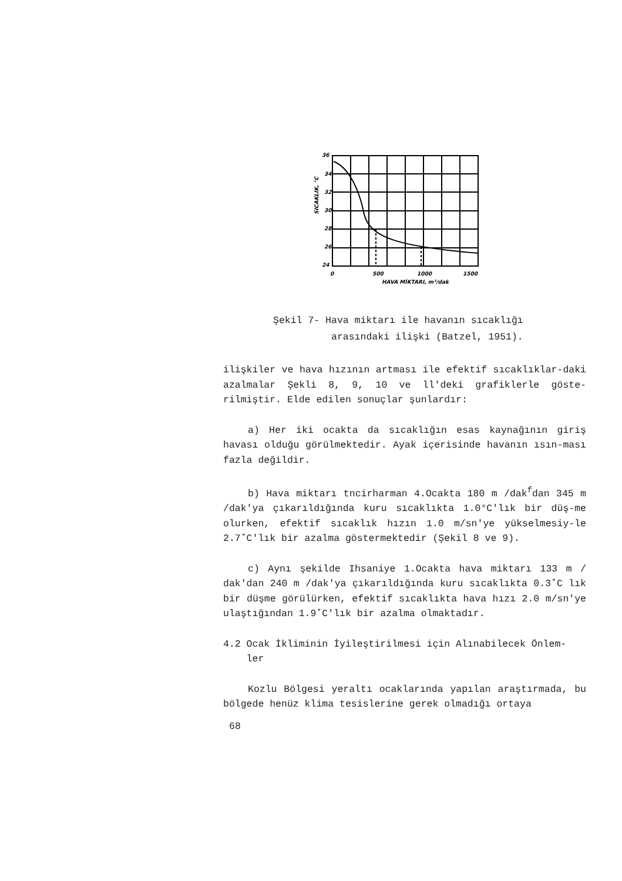36
34
32
30
28
26
24
0
500
1000
1500
HAVA MİKTARI, m³/dak
SICAKLIK, °C
Şekil 7- Hava miktarı ile havanın sıcaklığı
arasındaki ilişki (Batzel, 1951).
ilişkiler ve hava hızının artması ile efektif sıcaklıklar-daki azalmalar Şekli 8, 9, 10 ve ll'deki grafiklerle göste-rilmiştir. Elde edilen sonuçlar şunlardır:
a) Her iki ocakta da sıcaklığın esas kaynağının giriş havası olduğu görülmektedir. Ayak içerisinde havanın ısın-ması fazla değildir.
b) Hava miktarı tncirharman 4.Ocakta 180 m /dak<sup>f</sup>dan 345 m /dak'ya çıkarıldığında kuru sıcaklıkta 1.0°C'lık bir düş-me olurken, efektif sıcaklık hızın 1.0 m/sn'ye yükselmesiy-le 2.7˚C'lık bir azalma göstermektedir (Şekil 8 ve 9).
c) Aynı şekilde Ihsaniye 1.Ocakta hava miktarı 133 m / dak'dan 240 m /dak'ya çıkarıldığında kuru sıcaklıkta 0.3˚C lık bir düşme görülürken, efektif sıcaklıkta hava hızı 2.0 m/sn'ye ulaştığından 1.9˚C'lık bir azalma olmaktadır.
4.2 Ocak İkliminin İyileştirilmesi için Alınabilecek Önlem-
ler
Kozlu Bölgesi yeraltı ocaklarında yapılan araştırmada, bu bölgede henüz klima tesislerine gerek olmadığı ortaya
68